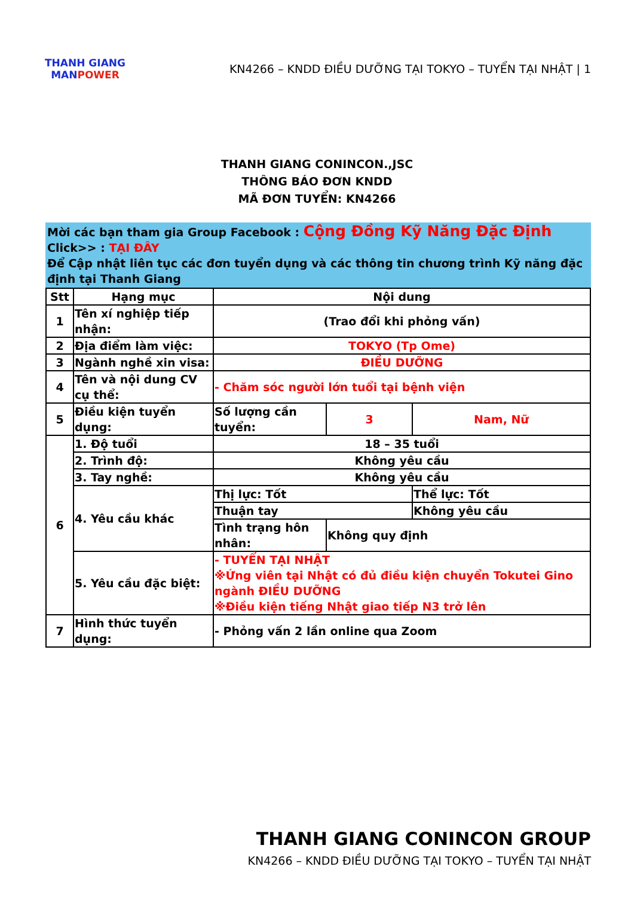THANH GIANG
MANPOWER
KN4266 – KNDD ĐIỀU DƯỠNG TẠI TOKYO – TUYỂN TẠI NHẬT | 1
THANH GIANG CONINCON.,JSC
THÔNG BÁO ĐƠN KNDD
MÃ ĐƠN TUYỂN: KN4266
Mời các bạn tham gia Group Facebook : Cộng Đồng Kỹ Năng Đặc Định
Click>> : TẠI ĐÂY
Để Cập nhật liên tục các đơn tuyển dụng và các thông tin chương trình Kỹ năng đặc định tại Thanh Giang
| Stt | Hạng mục | Nội dung | | |
| --- | --- | --- | --- | --- |
| 1 | Tên xí nghiệp tiếp nhận: | (Trao đổi khi phỏng vấn) | | |
| 2 | Địa điểm làm việc: | TOKYO (Tp Ome) | | |
| 3 | Ngành nghề xin visa: | ĐIỀU DƯỠNG | | |
| 4 | Tên và nội dung CV cụ thể: | - Chăm sóc người lớn tuổi tại bệnh viện | | |
| 5 | Điều kiện tuyển dụng: | Số lượng cần tuyển: | 3 | Nam, Nữ |
| 6 | 1. Độ tuổi | 18 – 35 tuổi | | |
| | 2. Trình độ: | Không yêu cầu | | |
| | 3. Tay nghề: | Không yêu cầu | | |
| | 4. Yêu cầu khác | Thị lực: Tốt | | Thể lực: Tốt |
| | | Thuận tay | | Không yêu cầu |
| | | Tình trạng hôn nhân: | Không quy định | |
| | 5. Yêu cầu đặc biệt: | - TUYỂN TẠI NHẬT ※Ứng viên tại Nhật có đủ điều kiện chuyển Tokutei Gino ngành ĐIỀU DƯỠNG ※Điều kiện tiếng Nhật giao tiếp N3 trở lên | | |
| 7 | Hình thức tuyển dụng: | - Phỏng vấn 2 lần online qua Zoom | | |
THANH GIANG CONINCON GROUP
KN4266 – KNDD ĐIỀU DƯỠNG TẠI TOKYO – TUYỂN TẠI NHẬT